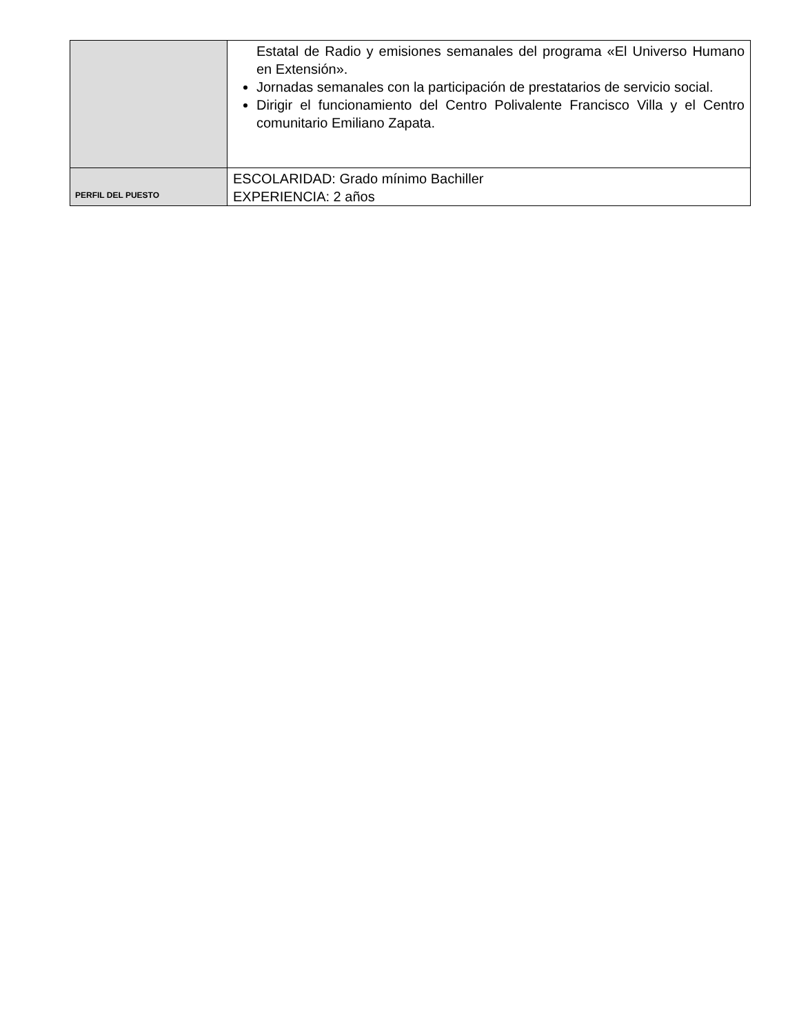| | Estatal de Radio y emisiones semanales del programa «El Universo Humano en Extensión». Jornadas semanales con la participación de prestatarios de servicio social. Dirigir el funcionamiento del Centro Polivalente Francisco Villa y el Centro comunitario Emiliano Zapata. |
| PERFIL DEL PUESTO | ESCOLARIDAD: Grado mínimo Bachiller EXPERIENCIA: 2 años |